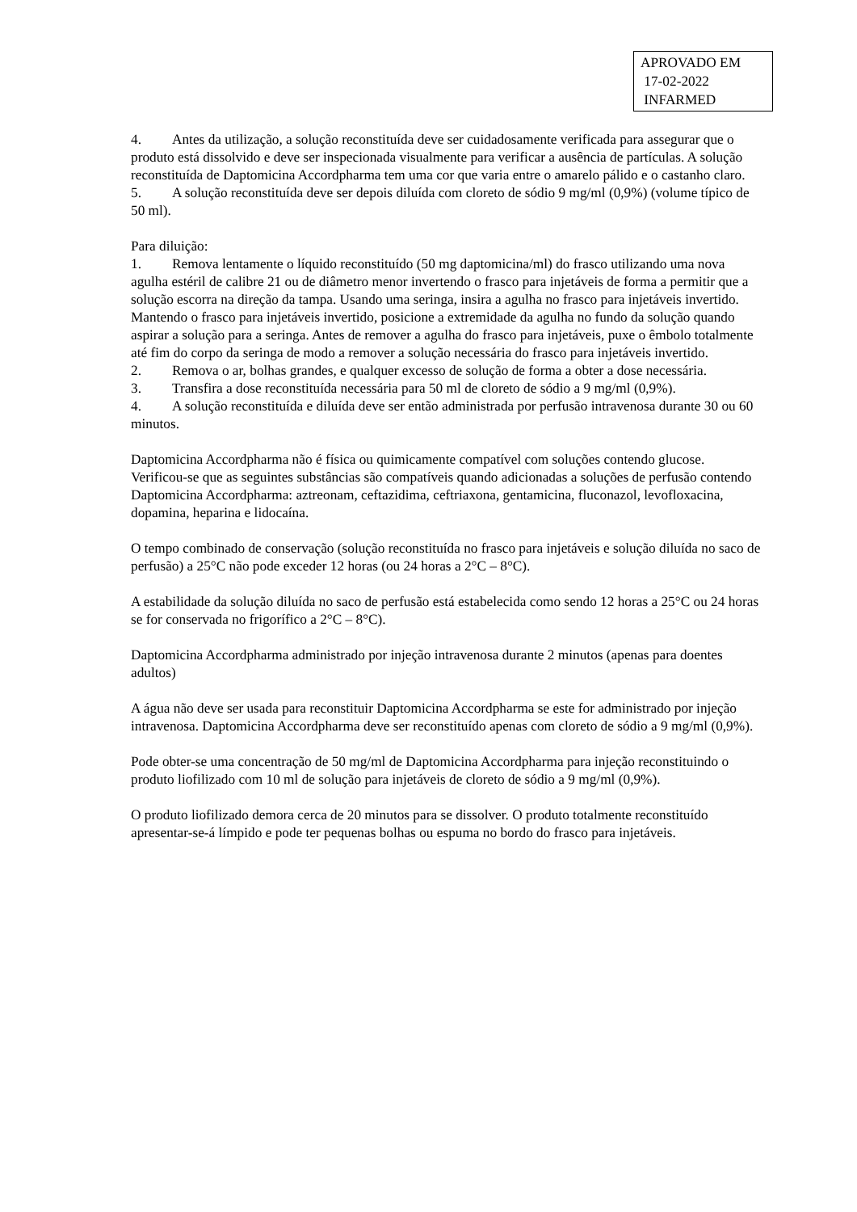APROVADO EM
17-02-2022
INFARMED
4. Antes da utilização, a solução reconstituída deve ser cuidadosamente verificada para assegurar que o produto está dissolvido e deve ser inspecionada visualmente para verificar a ausência de partículas. A solução reconstituída de Daptomicina Accordpharma tem uma cor que varia entre o amarelo pálido e o castanho claro.
5. A solução reconstituída deve ser depois diluída com cloreto de sódio 9 mg/ml (0,9%) (volume típico de 50 ml).
Para diluição:
1. Remova lentamente o líquido reconstituído (50 mg daptomicina/ml) do frasco utilizando uma nova agulha estéril de calibre 21 ou de diâmetro menor invertendo o frasco para injetáveis de forma a permitir que a solução escorra na direção da tampa. Usando uma seringa, insira a agulha no frasco para injetáveis invertido. Mantendo o frasco para injetáveis invertido, posicione a extremidade da agulha no fundo da solução quando aspirar a solução para a seringa. Antes de remover a agulha do frasco para injetáveis, puxe o êmbolo totalmente até fim do corpo da seringa de modo a remover a solução necessária do frasco para injetáveis invertido.
2. Remova o ar, bolhas grandes, e qualquer excesso de solução de forma a obter a dose necessária.
3. Transfira a dose reconstituída necessária para 50 ml de cloreto de sódio a 9 mg/ml (0,9%).
4. A solução reconstituída e diluída deve ser então administrada por perfusão intravenosa durante 30 ou 60 minutos.
Daptomicina Accordpharma não é física ou quimicamente compatível com soluções contendo glucose. Verificou-se que as seguintes substâncias são compatíveis quando adicionadas a soluções de perfusão contendo Daptomicina Accordpharma: aztreonam, ceftazidima, ceftriaxona, gentamicina, fluconazol, levofloxacina, dopamina, heparina e lidocaína.
O tempo combinado de conservação (solução reconstituída no frasco para injetáveis e solução diluída no saco de perfusão) a 25°C não pode exceder 12 horas (ou 24 horas a 2°C – 8°C).
A estabilidade da solução diluída no saco de perfusão está estabelecida como sendo 12 horas a 25°C ou 24 horas se for conservada no frigorífico a 2°C – 8°C).
Daptomicina Accordpharma administrado por injeção intravenosa durante 2 minutos (apenas para doentes adultos)
A água não deve ser usada para reconstituir Daptomicina Accordpharma se este for administrado por injeção intravenosa. Daptomicina Accordpharma deve ser reconstituído apenas com cloreto de sódio a 9 mg/ml (0,9%).
Pode obter-se uma concentração de 50 mg/ml de Daptomicina Accordpharma para injeção reconstituindo o produto liofilizado com 10 ml de solução para injetáveis de cloreto de sódio a 9 mg/ml (0,9%).
O produto liofilizado demora cerca de 20 minutos para se dissolver. O produto totalmente reconstituído apresentar-se-á límpido e pode ter pequenas bolhas ou espuma no bordo do frasco para injetáveis.